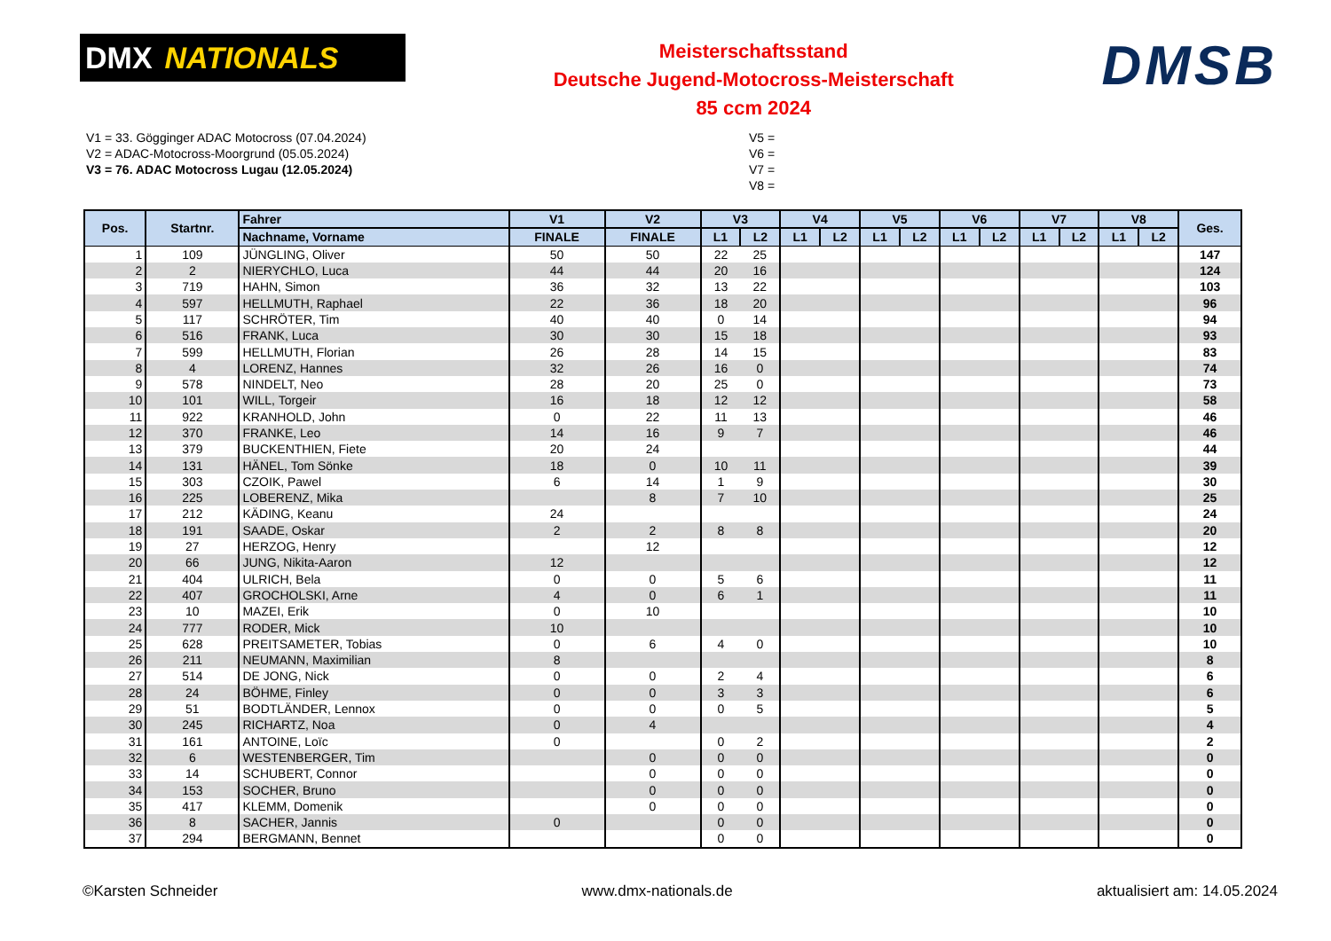DMX NATIONALS
Meisterschaftsstand
Deutsche Jugend-Motocross-Meisterschaft
85 ccm 2024
DMSB
V1 = 33. Gögginger ADAC Motocross (07.04.2024)
V2 = ADAC-Motocross-Moorgrund (05.05.2024)
V3 = 76. ADAC Motocross Lugau (12.05.2024)
V5 =
V6 =
V7 =
V8 =
| Pos. | Startnr. | Fahrer | V1 | V2 | V3 | | V4 | | V5 | | V6 | | V7 | | V8 | | Ges. |
| --- | --- | --- | --- | --- | --- | --- | --- | --- | --- | --- | --- | --- | --- | --- | --- | --- | --- |
| | | Nachname, Vorname | FINALE | FINALE | L1 | L2 | L1 | L2 | L1 | L2 | L1 | L2 | L1 | L2 | L1 | L2 | |
| 1 | 109 | JÜNGLING, Oliver | 50 | 50 | 22 | 25 | | | | | | | | | | | 147 |
| 2 | 2 | NIERYCHLO, Luca | 44 | 44 | 20 | 16 | | | | | | | | | | | 124 |
| 3 | 719 | HAHN, Simon | 36 | 32 | 13 | 22 | | | | | | | | | | | 103 |
| 4 | 597 | HELLMUTH, Raphael | 22 | 36 | 18 | 20 | | | | | | | | | | | 96 |
| 5 | 117 | SCHRÖTER, Tim | 40 | 40 | 0 | 14 | | | | | | | | | | | 94 |
| 6 | 516 | FRANK, Luca | 30 | 30 | 15 | 18 | | | | | | | | | | | 93 |
| 7 | 599 | HELLMUTH, Florian | 26 | 28 | 14 | 15 | | | | | | | | | | | 83 |
| 8 | 4 | LORENZ, Hannes | 32 | 26 | 16 | 0 | | | | | | | | | | | 74 |
| 9 | 578 | NINDELT, Neo | 28 | 20 | 25 | 0 | | | | | | | | | | | 73 |
| 10 | 101 | WILL, Torgeir | 16 | 18 | 12 | 12 | | | | | | | | | | | 58 |
| 11 | 922 | KRANHOLD, John | 0 | 22 | 11 | 13 | | | | | | | | | | | 46 |
| 12 | 370 | FRANKE, Leo | 14 | 16 | 9 | 7 | | | | | | | | | | | 46 |
| 13 | 379 | BUCKENTHIEN, Fiete | 20 | 24 | | | | | | | | | | | | | 44 |
| 14 | 131 | HÄNEL, Tom Sönke | 18 | 0 | 10 | 11 | | | | | | | | | | | 39 |
| 15 | 303 | CZOIK, Pawel | 6 | 14 | 1 | 9 | | | | | | | | | | | 30 |
| 16 | 225 | LOBERENZ, Mika | | 8 | 7 | 10 | | | | | | | | | | | 25 |
| 17 | 212 | KÄDING, Keanu | 24 | | | | | | | | | | | | | | 24 |
| 18 | 191 | SAADE, Oskar | 2 | 2 | 8 | 8 | | | | | | | | | | | 20 |
| 19 | 27 | HERZOG, Henry | | 12 | | | | | | | | | | | | | 12 |
| 20 | 66 | JUNG, Nikita-Aaron | 12 | | | | | | | | | | | | | | 12 |
| 21 | 404 | ULRICH, Bela | 0 | 0 | 5 | 6 | | | | | | | | | | | 11 |
| 22 | 407 | GROCHOLSKI, Arne | 4 | 0 | 6 | 1 | | | | | | | | | | | 11 |
| 23 | 10 | MAZEI, Erik | 0 | 10 | | | | | | | | | | | | | 10 |
| 24 | 777 | RODER, Mick | 10 | | | | | | | | | | | | | | 10 |
| 25 | 628 | PREITSAMETER, Tobias | 0 | 6 | 4 | 0 | | | | | | | | | | | 10 |
| 26 | 211 | NEUMANN, Maximilian | 8 | | | | | | | | | | | | | | 8 |
| 27 | 514 | DE JONG, Nick | 0 | 0 | 2 | 4 | | | | | | | | | | | 6 |
| 28 | 24 | BÖHME, Finley | 0 | 0 | 3 | 3 | | | | | | | | | | | 6 |
| 29 | 51 | BODTLÄNDER, Lennox | 0 | 0 | 0 | 5 | | | | | | | | | | | 5 |
| 30 | 245 | RICHARTZ, Noa | 0 | 4 | | | | | | | | | | | | | 4 |
| 31 | 161 | ANTOINE, Loïc | 0 | | 0 | 2 | | | | | | | | | | | 2 |
| 32 | 6 | WESTENBERGER, Tim | | 0 | 0 | 0 | | | | | | | | | | | 0 |
| 33 | 14 | SCHUBERT, Connor | | 0 | 0 | 0 | | | | | | | | | | | 0 |
| 34 | 153 | SOCHER, Bruno | | 0 | 0 | 0 | | | | | | | | | | | 0 |
| 35 | 417 | KLEMM, Domenik | | 0 | 0 | 0 | | | | | | | | | | | 0 |
| 36 | 8 | SACHER, Jannis | 0 | | 0 | 0 | | | | | | | | | | | 0 |
| 37 | 294 | BERGMANN, Bennet | | | 0 | 0 | | | | | | | | | | | 0 |
©Karsten Schneider www.dmx-nationals.de aktualisiert am: 14.05.2024